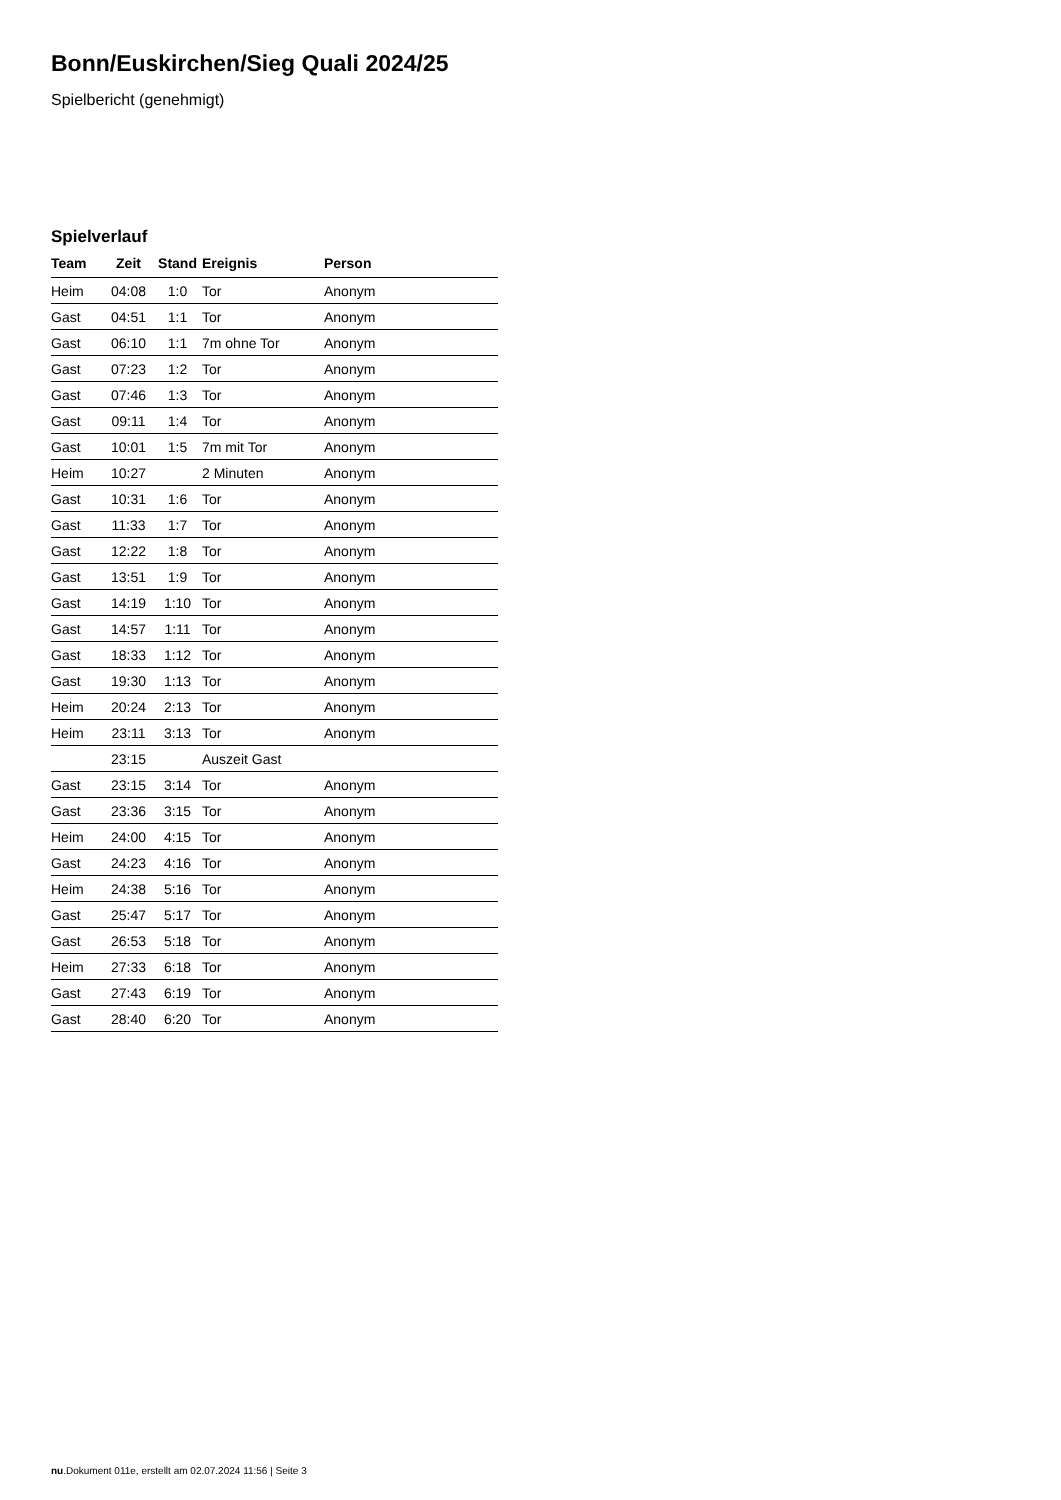Bonn/Euskirchen/Sieg Quali 2024/25
Spielbericht (genehmigt)
Spielverlauf
| Team | Zeit | Stand | Ereignis | Person |
| --- | --- | --- | --- | --- |
| Heim | 04:08 | 1:0 | Tor | Anonym |
| Gast | 04:51 | 1:1 | Tor | Anonym |
| Gast | 06:10 | 1:1 | 7m ohne Tor | Anonym |
| Gast | 07:23 | 1:2 | Tor | Anonym |
| Gast | 07:46 | 1:3 | Tor | Anonym |
| Gast | 09:11 | 1:4 | Tor | Anonym |
| Gast | 10:01 | 1:5 | 7m mit Tor | Anonym |
| Heim | 10:27 | | 2 Minuten | Anonym |
| Gast | 10:31 | 1:6 | Tor | Anonym |
| Gast | 11:33 | 1:7 | Tor | Anonym |
| Gast | 12:22 | 1:8 | Tor | Anonym |
| Gast | 13:51 | 1:9 | Tor | Anonym |
| Gast | 14:19 | 1:10 | Tor | Anonym |
| Gast | 14:57 | 1:11 | Tor | Anonym |
| Gast | 18:33 | 1:12 | Tor | Anonym |
| Gast | 19:30 | 1:13 | Tor | Anonym |
| Heim | 20:24 | 2:13 | Tor | Anonym |
| Heim | 23:11 | 3:13 | Tor | Anonym |
| | 23:15 | | Auszeit Gast | |
| Gast | 23:15 | 3:14 | Tor | Anonym |
| Gast | 23:36 | 3:15 | Tor | Anonym |
| Heim | 24:00 | 4:15 | Tor | Anonym |
| Gast | 24:23 | 4:16 | Tor | Anonym |
| Heim | 24:38 | 5:16 | Tor | Anonym |
| Gast | 25:47 | 5:17 | Tor | Anonym |
| Gast | 26:53 | 5:18 | Tor | Anonym |
| Heim | 27:33 | 6:18 | Tor | Anonym |
| Gast | 27:43 | 6:19 | Tor | Anonym |
| Gast | 28:40 | 6:20 | Tor | Anonym |
nu.Dokument 011e, erstellt am 02.07.2024 11:56 | Seite 3